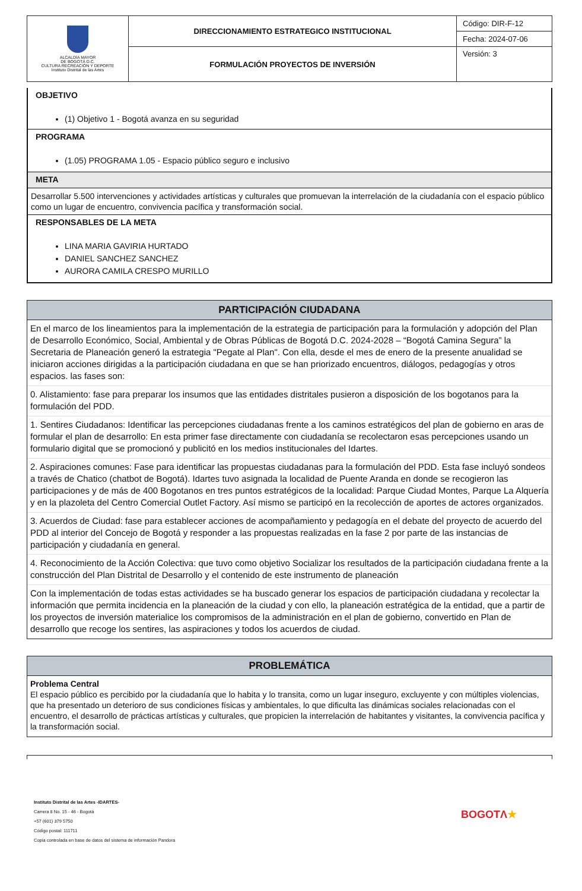| ALCALDÍA MAYOR DE BOGOTÁ D.C. CULTURA RECREACIÓN Y DEPORTE Instituto Distrital de las Artes | DIRECCIONAMIENTO ESTRATEGICO INSTITUCIONAL | Código: DIR-F-12 |
| | | Fecha: 2024-07-06 |
| | FORMULACIÓN PROYECTOS DE INVERSIÓN | Versión: 3 |
OBJETIVO
(1) Objetivo 1 - Bogotá avanza en su seguridad
PROGRAMA
(1.05) PROGRAMA 1.05 - Espacio público seguro e inclusivo
META
Desarrollar 5.500 intervenciones y actividades artísticas y culturales que promuevan la interrelación de la ciudadanía con el espacio público como un lugar de encuentro, convivencia pacífica y transformación social.
RESPONSABLES DE LA META
LINA MARIA GAVIRIA HURTADO
DANIEL SANCHEZ SANCHEZ
AURORA CAMILA CRESPO MURILLO
PARTICIPACIÓN CIUDADANA
En el marco de los lineamientos para la implementación de la estrategia de participación para la formulación y adopción del Plan de Desarrollo Económico, Social, Ambiental y de Obras Públicas de Bogotá D.C. 2024-2028 – “Bogotá Camina Segura” la Secretaria de Planeación generó la estrategia "Pegate al Plan". Con ella, desde el mes de enero de la presente anualidad se iniciaron acciones dirigidas a la participación ciudadana en que se han priorizado encuentros, diálogos, pedagogías y otros espacios. las fases son:
0. Alistamiento: fase para preparar los insumos que las entidades distritales pusieron a disposición de los bogotanos para la formulación del PDD.
1. Sentires Ciudadanos: Identificar las percepciones ciudadanas frente a los caminos estratégicos del plan de gobierno en aras de formular el plan de desarrollo: En esta primer fase directamente con ciudadanía se recolectaron esas percepciones usando un formulario digital que se promocionó y publicitó en los medios institucionales del Idartes.
2. Aspiraciones comunes: Fase para identificar las propuestas ciudadanas para la formulación del PDD. Esta fase incluyó sondeos a través de Chatico (chatbot de Bogotá). Idartes tuvo asignada la localidad de Puente Aranda en donde se recogieron las participaciones y de más de 400 Bogotanos en tres puntos estratégicos de la localidad: Parque Ciudad Montes, Parque La Alquería y en la plazoleta del Centro Comercial Outlet Factory. Así mismo se participó en la recolección de aportes de actores organizados.
3. Acuerdos de Ciudad: fase para establecer acciones de acompañamiento y pedagogía en el debate del proyecto de acuerdo del PDD al interior del Concejo de Bogotá y responder a las propuestas realizadas en la fase 2 por parte de las instancias de participación y ciudadanía en general.
4. Reconocimiento de la Acción Colectiva: que tuvo como objetivo Socializar los resultados de la participación ciudadana frente a la construcción del Plan Distrital de Desarrollo y el contenido de este instrumento de planeación
Con la implementación de todas estas actividades se ha buscado generar los espacios de participación ciudadana y recolectar la información que permita incidencia en la planeación de la ciudad y con ello, la planeación estratégica de la entidad, que a partir de los proyectos de inversión materialice los compromisos de la administración en el plan de gobierno, convertido en Plan de desarrollo que recoge los sentires, las aspiraciones y todos los acuerdos de ciudad.
PROBLEMÁTICA
Problema Central
El espacio público es percibido por la ciudadanía que lo habita y lo transita, como un lugar inseguro, excluyente y con múltiples violencias, que ha presentado un deterioro de sus condiciones físicas y ambientales, lo que dificulta las dinámicas sociales relacionadas con el encuentro, el desarrollo de prácticas artísticas y culturales, que propicien la interrelación de habitantes y visitantes, la convivencia pacífica y la transformación social.
Instituto Distrital de las Artes -IDARTES-
Carrera 8 No. 15 - 46 - Bogotá
+57 (601) 379 5750
Código postal: 111711
Copia controlada en base de datos del sistema de información Pandora
BOGOTΛ★